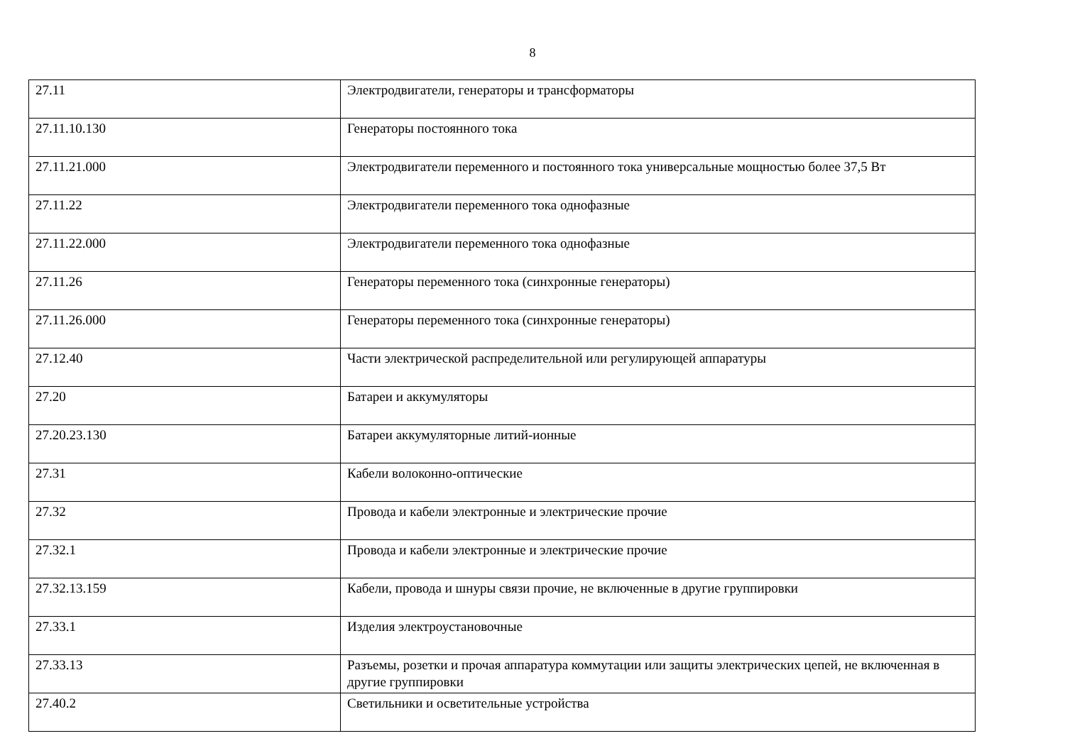8
| 27.11 | Электродвигатели, генераторы и трансформаторы |
| 27.11.10.130 | Генераторы постоянного тока |
| 27.11.21.000 | Электродвигатели переменного и постоянного тока универсальные мощностью более 37,5 Вт |
| 27.11.22 | Электродвигатели переменного тока однофазные |
| 27.11.22.000 | Электродвигатели переменного тока однофазные |
| 27.11.26 | Генераторы переменного тока (синхронные генераторы) |
| 27.11.26.000 | Генераторы переменного тока (синхронные генераторы) |
| 27.12.40 | Части электрической распределительной или регулирующей аппаратуры |
| 27.20 | Батареи и аккумуляторы |
| 27.20.23.130 | Батареи аккумуляторные литий-ионные |
| 27.31 | Кабели волоконно-оптические |
| 27.32 | Провода и кабели электронные и электрические прочие |
| 27.32.1 | Провода и кабели электронные и электрические прочие |
| 27.32.13.159 | Кабели, провода и шнуры связи прочие, не включенные в другие группировки |
| 27.33.1 | Изделия электроустановочные |
| 27.33.13 | Разъемы, розетки и прочая аппаратура коммутации или защиты электрических цепей, не включенная в другие группировки |
| 27.40.2 | Светильники и осветительные устройства |